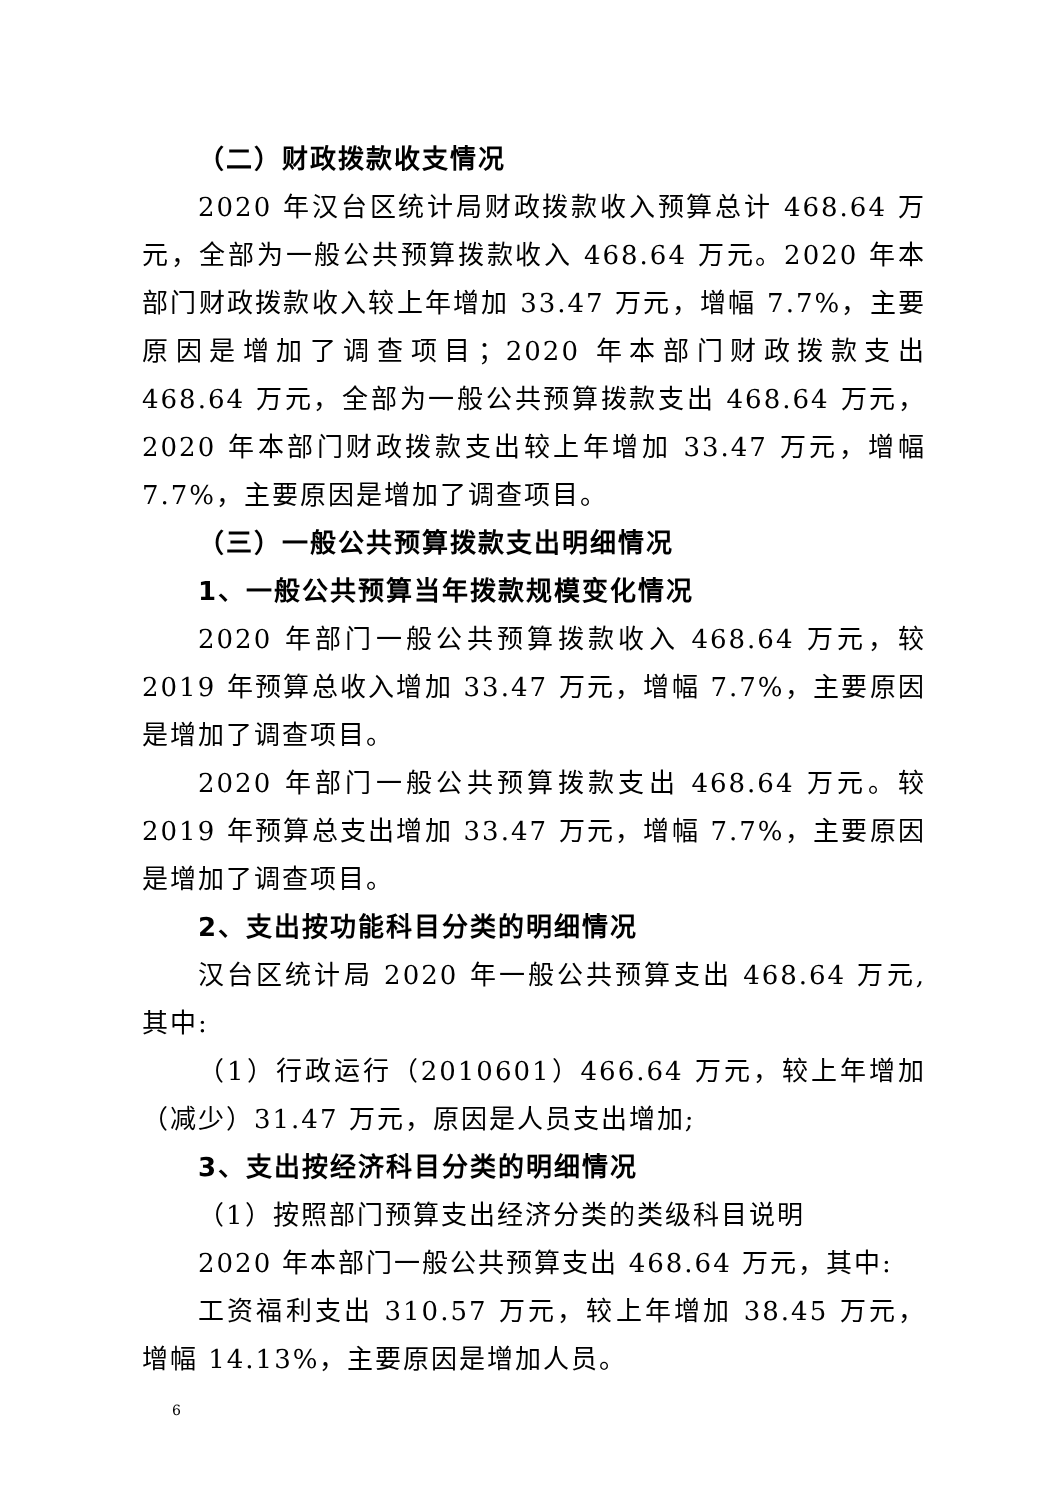（二）财政拨款收支情况
2020 年汉台区统计局财政拨款收入预算总计 468.64 万元，全部为一般公共预算拨款收入 468.64 万元。2020 年本部门财政拨款收入较上年增加 33.47 万元，增幅 7.7%，主要原因是增加了调查项目；2020 年本部门财政拨款支出 468.64 万元，全部为一般公共预算拨款支出 468.64 万元，2020 年本部门财政拨款支出较上年增加 33.47 万元，增幅 7.7%，主要原因是增加了调查项目。
（三）一般公共预算拨款支出明细情况
1、一般公共预算当年拨款规模变化情况
2020 年部门一般公共预算拨款收入 468.64 万元，较 2019 年预算总收入增加 33.47 万元，增幅 7.7%，主要原因是增加了调查项目。
2020 年部门一般公共预算拨款支出 468.64 万元。较 2019 年预算总支出增加 33.47 万元，增幅 7.7%，主要原因是增加了调查项目。
2、支出按功能科目分类的明细情况
汉台区统计局 2020 年一般公共预算支出 468.64 万元,其中:
（1）行政运行（2010601）466.64 万元，较上年增加（减少）31.47 万元，原因是人员支出增加;
3、支出按经济科目分类的明细情况
（1）按照部门预算支出经济分类的类级科目说明
2020 年本部门一般公共预算支出 468.64 万元，其中:
工资福利支出 310.57 万元，较上年增加 38.45 万元，增幅 14.13%，主要原因是增加人员。
6